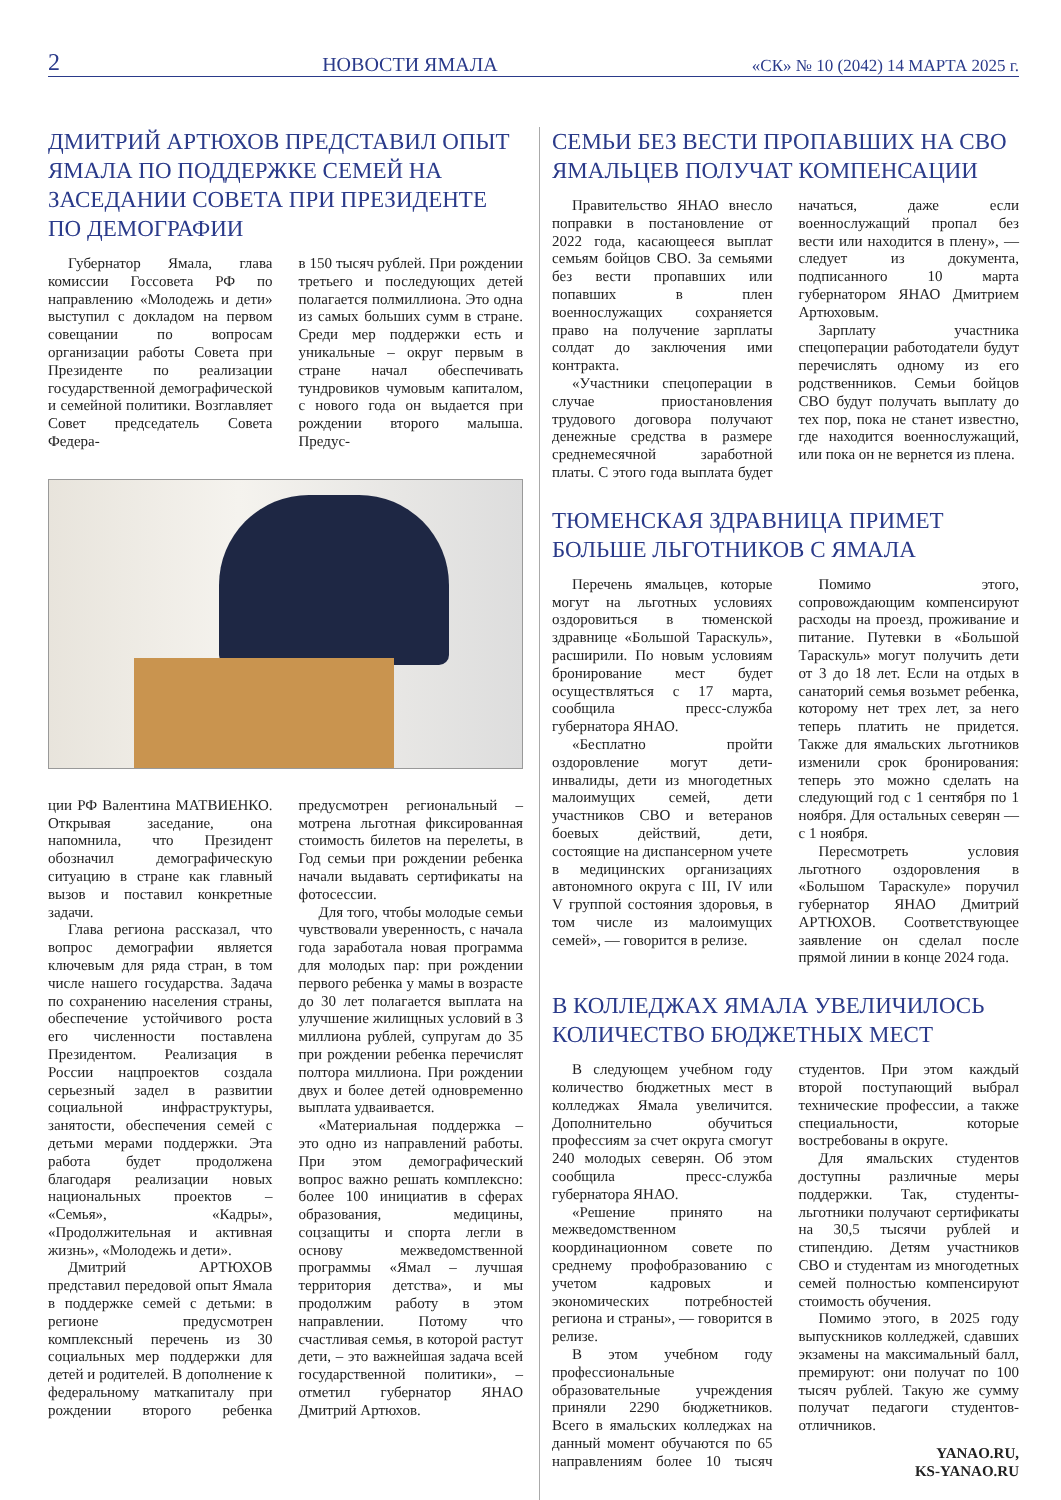2 НОВОСТИ ЯМАЛА «СК» № 10 (2042) 14 МАРТА 2025 г.
ДМИТРИЙ АРТЮХОВ ПРЕДСТАВИЛ ОПЫТ ЯМАЛА ПО ПОДДЕРЖКЕ СЕМЕЙ НА ЗАСЕДАНИИ СОВЕТА ПРИ ПРЕЗИДЕНТЕ ПО ДЕМОГРАФИИ
Губернатор Ямала, глава комиссии Госсовета РФ по направлению «Молодежь и дети» выступил с докладом на первом совещании по вопросам организации работы Совета при Президенте по реализации государственной демографической и семейной политики. Возглавляет Совет председатель Совета Федера-
в 150 тысяч рублей. При рождении третьего и последующих детей полагается полмиллиона. Это одна из самых больших сумм в стране. Среди мер поддержки есть и уникальные – округ первым в стране начал обеспечивать тундровиков чумовым капиталом, с нового года он выдается при рождении второго малыша. Предус-
ции РФ Валентина МАТВИЕНКО. Открывая заседание, она напомнила, что Президент обозначил демографическую ситуацию в стране как главный вызов и поставил конкретные задачи.
Глава региона рассказал, что вопрос демографии является ключевым для ряда стран, в том числе нашего государства. Задача по сохранению населения страны, обеспечение устойчивого роста его численности поставлена Президентом. Реализация в России нацпроектов создала серьезный задел в развитии социальной инфраструктуры, занятости, обеспечения семей с детьми мерами поддержки. Эта работа будет продолжена благодаря реализации новых национальных проектов – «Семья», «Кадры», «Продолжительная и активная жизнь», «Молодежь и дети».
Дмитрий АРТЮХОВ представил передовой опыт Ямала в поддержке семей с детьми: в регионе предусмотрен комплексный перечень из 30 социальных мер поддержки для детей и родителей. В дополнение к федеральному маткапиталу при рождении второго ребенка предусмотрен региональный – мотрена льготная фиксированная стоимость билетов на перелеты, в Год семьи при рождении ребенка начали выдавать сертификаты на фотосессии.
Для того, чтобы молодые семьи чувствовали уверенность, с начала года заработала новая программа для молодых пар: при рождении первого ребенка у мамы в возрасте до 30 лет полагается выплата на улучшение жилищных условий в 3 миллиона рублей, супругам до 35 при рождении ребенка перечислят полтора миллиона. При рождении двух и более детей одновременно выплата удваивается.
«Материальная поддержка – это одно из направлений работы. При этом демографический вопрос важно решать комплексно: более 100 инициатив в сферах образования, медицины, соцзащиты и спорта легли в основу межведомственной программы «Ямал – лучшая территория детства», и мы продолжим работу в этом направлении. Потому что счастливая семья, в которой растут дети, – это важнейшая задача всей государственной политики», – отметил губернатор ЯНАО Дмитрий Артюхов.
СЕМЬИ БЕЗ ВЕСТИ ПРОПАВШИХ НА СВО ЯМАЛЬЦЕВ ПОЛУЧАТ КОМПЕНСАЦИИ
Правительство ЯНАО внесло поправки в постановление от 2022 года, касающееся выплат семьям бойцов СВО. За семьями без вести пропавших или попавших в плен военнослужащих сохраняется право на получение зарплаты солдат до заключения ими контракта.
«Участники спецоперации в случае приостановления трудового договора получают денежные средства в размере среднемесячной заработной платы. С этого года выплата будет начаться, даже если военнослужащий пропал без вести или находится в плену», — следует из документа, подписанного 10 марта губернатором ЯНАО Дмитрием Артюховым.
Зарплату участника спецоперации работодатели будут перечислять одному из его родственников. Семьи бойцов СВО будут получать выплату до тех пор, пока не станет известно, где находится военнослужащий, или пока он не вернется из плена.
ТЮМЕНСКАЯ ЗДРАВНИЦА ПРИМЕТ БОЛЬШЕ ЛЬГОТНИКОВ С ЯМАЛА
Перечень ямальцев, которые могут на льготных условиях оздоровиться в тюменской здравнице «Большой Тараскуль», расширили. По новым условиям бронирование мест будет осуществляться с 17 марта, сообщила пресс-служба губернатора ЯНАО.
«Бесплатно пройти оздоровление могут дети-инвалиды, дети из многодетных малоимущих семей, дети участников СВО и ветеранов боевых действий, дети, состоящие на диспансерном учете в медицинских организациях автономного округа с III, IV или V группой состояния здоровья, в том числе из малоимущих семей», — говорится в релизе.
Помимо этого, сопровождающим компенсируют расходы на проезд, проживание и питание. Путевки в «Большой Тараскуль» могут получить дети от 3 до 18 лет. Если на отдых в санаторий семья возьмет ребенка, которому нет трех лет, за него теперь платить не придется. Также для ямальских льготников изменили срок бронирования: теперь это можно сделать на следующий год с 1 сентября по 1 ноября. Для остальных северян — с 1 ноября.
Пересмотреть условия льготного оздоровления в «Большом Тараскуле» поручил губернатор ЯНАО Дмитрий АРТЮХОВ. Соответствующее заявление он сделал после прямой линии в конце 2024 года.
В КОЛЛЕДЖАХ ЯМАЛА УВЕЛИЧИЛОСЬ КОЛИЧЕСТВО БЮДЖЕТНЫХ МЕСТ
В следующем учебном году количество бюджетных мест в колледжах Ямала увеличится. Дополнительно обучиться профессиям за счет округа смогут 240 молодых северян. Об этом сообщила пресс-служба губернатора ЯНАО.
«Решение принято на межведомственном координационном совете по среднему профобразованию с учетом кадровых и экономических потребностей региона и страны», — говорится в релизе.
В этом учебном году профессиональные образовательные учреждения приняли 2290 бюджетников. Всего в ямальских колледжах на данный момент обучаются по 65 направлениям более 10 тысяч студентов. При этом каждый второй поступающий выбрал технические профессии, а также специальности, которые востребованы в округе.
Для ямальских студентов доступны различные меры поддержки. Так, студенты-льготники получают сертификаты на 30,5 тысячи рублей и стипендию. Детям участников СВО и студентам из многодетных семей полностью компенсируют стоимость обучения.
Помимо этого, в 2025 году выпускников колледжей, сдавших экзамены на максимальный балл, премируют: они получат по 100 тысяч рублей. Такую же сумму получат педагоги студентов-отличников.
YANAO.RU,
KS-YANAO.RU